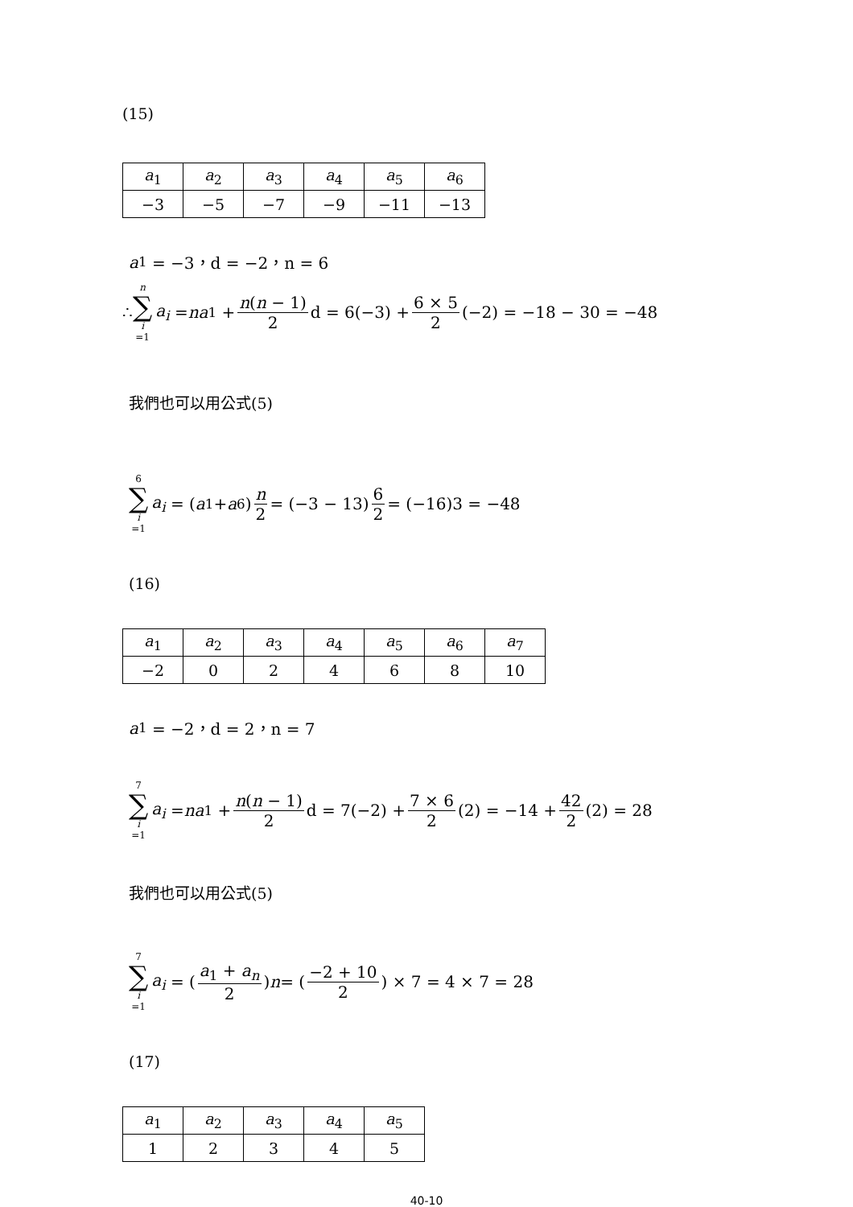(15)
| a<sub>1</sub> | a<sub>2</sub> | a<sub>3</sub> | a<sub>4</sub> | a<sub>5</sub> | a<sub>6</sub> |
| −3 | −5 | −7 | −9 | −11 | −13 |
a<sub>1</sub> = −3，d = −2，n = 6
∴ n ∑ i =1 a<sub>i</sub> = na<sub>1</sub> + n(n − 1) 2 d = 6(−3) + 6 × 5 2 (−2) = −18 − 30 = −48
我們也可以用公式(5)
6 ∑ i =1 a<sub>i</sub> = (a<sub>1</sub> + a<sub>6</sub>) n 2 = (−3 − 13) 6 2 = (−16)3 = −48
(16)
| a<sub>1</sub> | a<sub>2</sub> | a<sub>3</sub> | a<sub>4</sub> | a<sub>5</sub> | a<sub>6</sub> | a<sub>7</sub> |
| −2 | 0 | 2 | 4 | 6 | 8 | 10 |
a<sub>1</sub> = −2，d = 2，n = 7
7 ∑ i =1 a<sub>i</sub> = na<sub>1</sub> + n(n − 1) 2 d = 7(−2) + 7 × 6 2 (2) = −14 + 42 2 (2) = 28
我們也可以用公式(5)
7 ∑ i =1 a<sub>i</sub> = (a<sub>1</sub> + a<sub>n</sub> 2) n = (−2 + 10 2) × 7 = 4 × 7 = 28
(17)
| a<sub>1</sub> | a<sub>2</sub> | a<sub>3</sub> | a<sub>4</sub> | a<sub>5</sub> |
| 1 | 2 | 3 | 4 | 5 |
40-10